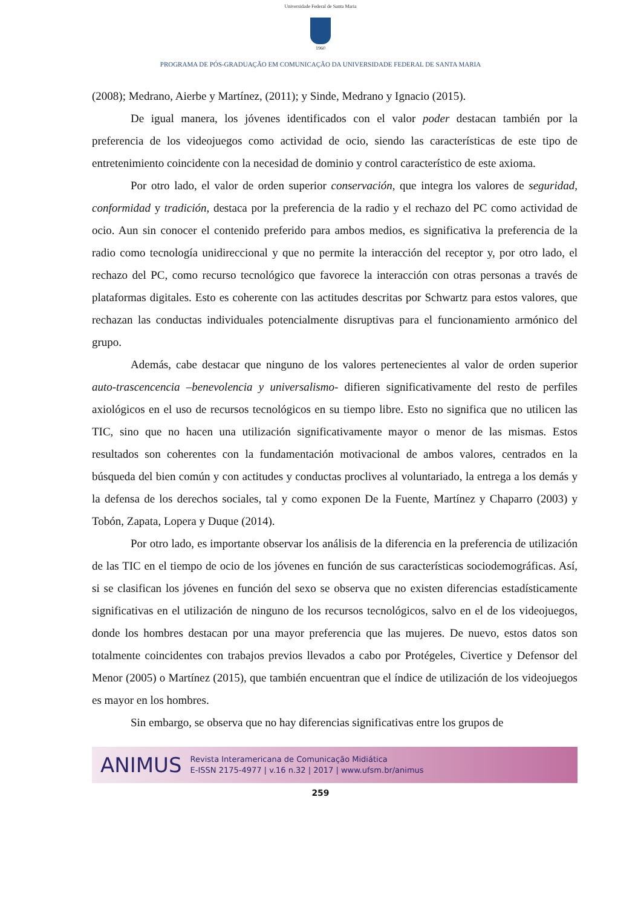Universidade Federal de Santa Maria
1960
PROGRAMA DE PÓS-GRADUAÇÃO EM COMUNICAÇÃO DA UNIVERSIDADE FEDERAL DE SANTA MARIA
(2008); Medrano, Aierbe y Martínez, (2011); y Sinde, Medrano y Ignacio (2015).
De igual manera, los jóvenes identificados con el valor poder destacan también por la preferencia de los videojuegos como actividad de ocio, siendo las características de este tipo de entretenimiento coincidente con la necesidad de dominio y control característico de este axioma.
Por otro lado, el valor de orden superior conservación, que integra los valores de seguridad, conformidad y tradición, destaca por la preferencia de la radio y el rechazo del PC como actividad de ocio. Aun sin conocer el contenido preferido para ambos medios, es significativa la preferencia de la radio como tecnología unidireccional y que no permite la interacción del receptor y, por otro lado, el rechazo del PC, como recurso tecnológico que favorece la interacción con otras personas a través de plataformas digitales. Esto es coherente con las actitudes descritas por Schwartz para estos valores, que rechazan las conductas individuales potencialmente disruptivas para el funcionamiento armónico del grupo.
Además, cabe destacar que ninguno de los valores pertenecientes al valor de orden superior auto-trascencencia –benevolencia y universalismo- difieren significativamente del resto de perfiles axiológicos en el uso de recursos tecnológicos en su tiempo libre. Esto no significa que no utilicen las TIC, sino que no hacen una utilización significativamente mayor o menor de las mismas. Estos resultados son coherentes con la fundamentación motivacional de ambos valores, centrados en la búsqueda del bien común y con actitudes y conductas proclives al voluntariado, la entrega a los demás y la defensa de los derechos sociales, tal y como exponen De la Fuente, Martínez y Chaparro (2003) y Tobón, Zapata, Lopera y Duque (2014).
Por otro lado, es importante observar los análisis de la diferencia en la preferencia de utilización de las TIC en el tiempo de ocio de los jóvenes en función de sus características sociodemográficas. Así, si se clasifican los jóvenes en función del sexo se observa que no existen diferencias estadísticamente significativas en el utilización de ninguno de los recursos tecnológicos, salvo en el de los videojuegos, donde los hombres destacan por una mayor preferencia que las mujeres. De nuevo, estos datos son totalmente coincidentes con trabajos previos llevados a cabo por Protégeles, Civertice y Defensor del Menor (2005) o Martínez (2015), que también encuentran que el índice de utilización de los videojuegos es mayor en los hombres.
Sin embargo, se observa que no hay diferencias significativas entre los grupos de
ANIMUS
Revista Interamericana de Comunicação Midiática
E-ISSN 2175-4977 | v.16 n.32 | 2017 | www.ufsm.br/animus
259